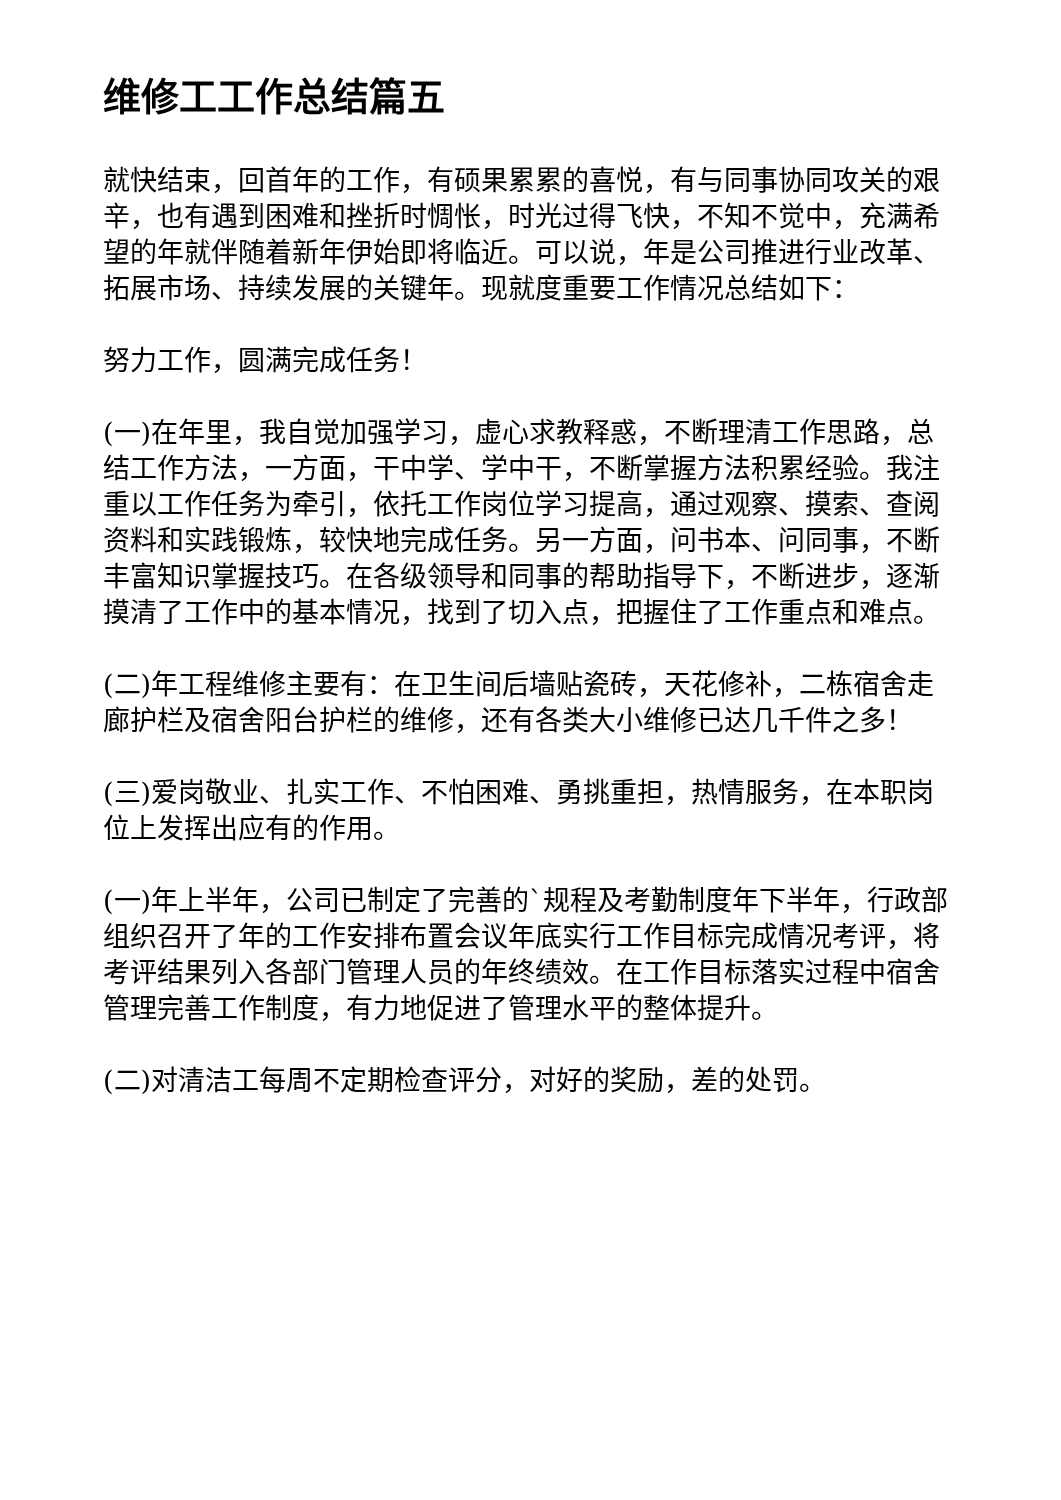维修工工作总结篇五
就快结束，回首年的工作，有硕果累累的喜悦，有与同事协同攻关的艰辛，也有遇到困难和挫折时惆怅，时光过得飞快，不知不觉中，充满希望的年就伴随着新年伊始即将临近。可以说，年是公司推进行业改革、拓展市场、持续发展的关键年。现就度重要工作情况总结如下：
努力工作，圆满完成任务！
(一)在年里，我自觉加强学习，虚心求教释惑，不断理清工作思路，总结工作方法，一方面，干中学、学中干，不断掌握方法积累经验。我注重以工作任务为牵引，依托工作岗位学习提高，通过观察、摸索、查阅资料和实践锻炼，较快地完成任务。另一方面，问书本、问同事，不断丰富知识掌握技巧。在各级领导和同事的帮助指导下，不断进步，逐渐摸清了工作中的基本情况，找到了切入点，把握住了工作重点和难点。
(二)年工程维修主要有：在卫生间后墙贴瓷砖，天花修补，二栋宿舍走廊护栏及宿舍阳台护栏的维修，还有各类大小维修已达几千件之多！
(三)爱岗敬业、扎实工作、不怕困难、勇挑重担，热情服务，在本职岗位上发挥出应有的作用。
(一)年上半年，公司已制定了完善的`规程及考勤制度年下半年，行政部组织召开了年的工作安排布置会议年底实行工作目标完成情况考评，将考评结果列入各部门管理人员的年终绩效。在工作目标落实过程中宿舍管理完善工作制度，有力地促进了管理水平的整体提升。
(二)对清洁工每周不定期检查评分，对好的奖励，差的处罚。